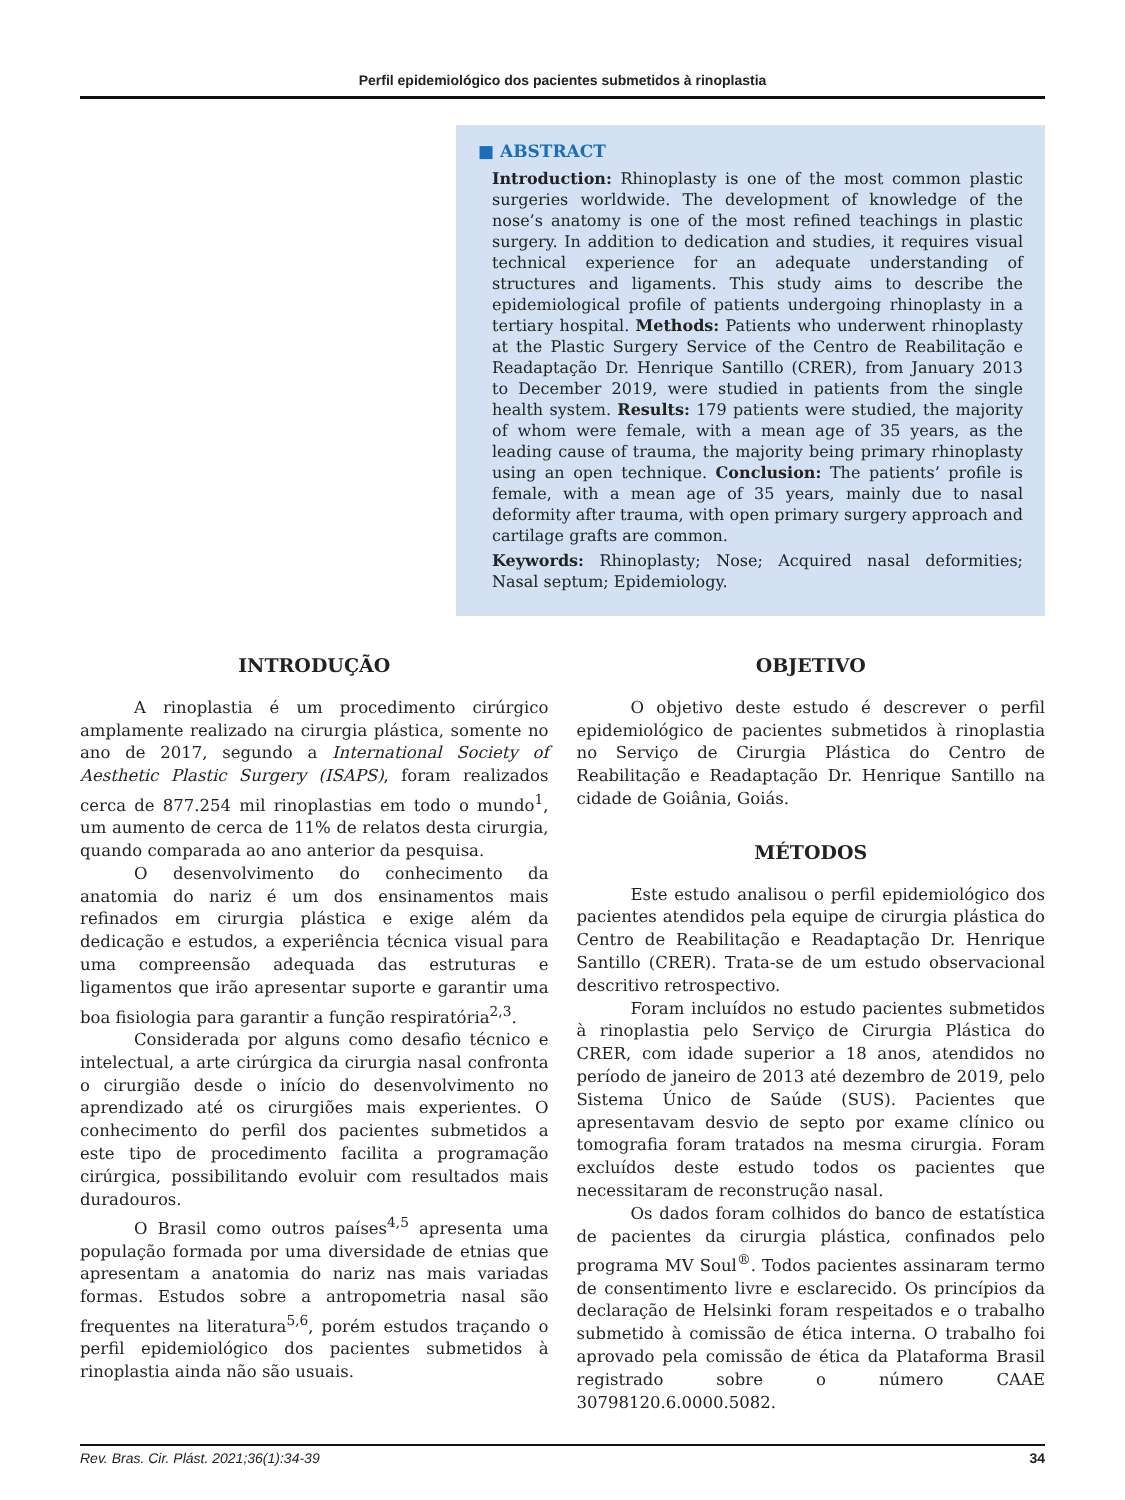Perfil epidemiológico dos pacientes submetidos à rinoplastia
■ ABSTRACT
Introduction: Rhinoplasty is one of the most common plastic surgeries worldwide. The development of knowledge of the nose’s anatomy is one of the most refined teachings in plastic surgery. In addition to dedication and studies, it requires visual technical experience for an adequate understanding of structures and ligaments. This study aims to describe the epidemiological profile of patients undergoing rhinoplasty in a tertiary hospital. Methods: Patients who underwent rhinoplasty at the Plastic Surgery Service of the Centro de Reabilitação e Readaptação Dr. Henrique Santillo (CRER), from January 2013 to December 2019, were studied in patients from the single health system. Results: 179 patients were studied, the majority of whom were female, with a mean age of 35 years, as the leading cause of trauma, the majority being primary rhinoplasty using an open technique. Conclusion: The patients’ profile is female, with a mean age of 35 years, mainly due to nasal deformity after trauma, with open primary surgery approach and cartilage grafts are common.
Keywords: Rhinoplasty; Nose; Acquired nasal deformities; Nasal septum; Epidemiology.
INTRODUÇÃO
A rinoplastia é um procedimento cirúrgico amplamente realizado na cirurgia plástica, somente no ano de 2017, segundo a International Society of Aesthetic Plastic Surgery (ISAPS), foram realizados cerca de 877.254 mil rinoplastias em todo o mundo<sup>1</sup>, um aumento de cerca de 11% de relatos desta cirurgia, quando comparada ao ano anterior da pesquisa.
O desenvolvimento do conhecimento da anatomia do nariz é um dos ensinamentos mais refinados em cirurgia plástica e exige além da dedicação e estudos, a experiência técnica visual para uma compreensão adequada das estruturas e ligamentos que irão apresentar suporte e garantir uma boa fisiologia para garantir a função respiratória<sup>2,3</sup>.
Considerada por alguns como desafio técnico e intelectual, a arte cirúrgica da cirurgia nasal confronta o cirurgião desde o início do desenvolvimento no aprendizado até os cirurgiões mais experientes. O conhecimento do perfil dos pacientes submetidos a este tipo de procedimento facilita a programação cirúrgica, possibilitando evoluir com resultados mais duradouros.
O Brasil como outros países<sup>4,5</sup> apresenta uma população formada por uma diversidade de etnias que apresentam a anatomia do nariz nas mais variadas formas. Estudos sobre a antropometria nasal são frequentes na literatura<sup>5,6</sup>, porém estudos traçando o perfil epidemiológico dos pacientes submetidos à rinoplastia ainda não são usuais.
OBJETIVO
O objetivo deste estudo é descrever o perfil epidemiológico de pacientes submetidos à rinoplastia no Serviço de Cirurgia Plástica do Centro de Reabilitação e Readaptação Dr. Henrique Santillo na cidade de Goiânia, Goiás.
MÉTODOS
Este estudo analisou o perfil epidemiológico dos pacientes atendidos pela equipe de cirurgia plástica do Centro de Reabilitação e Readaptação Dr. Henrique Santillo (CRER). Trata-se de um estudo observacional descritivo retrospectivo.
Foram incluídos no estudo pacientes submetidos à rinoplastia pelo Serviço de Cirurgia Plástica do CRER, com idade superior a 18 anos, atendidos no período de janeiro de 2013 até dezembro de 2019, pelo Sistema Único de Saúde (SUS). Pacientes que apresentavam desvio de septo por exame clínico ou tomografia foram tratados na mesma cirurgia. Foram excluídos deste estudo todos os pacientes que necessitaram de reconstrução nasal.
Os dados foram colhidos do banco de estatística de pacientes da cirurgia plástica, confinados pelo programa MV Soul<sup>®</sup>. Todos pacientes assinaram termo de consentimento livre e esclarecido. Os princípios da declaração de Helsinki foram respeitados e o trabalho submetido à comissão de ética interna. O trabalho foi aprovado pela comissão de ética da Plataforma Brasil registrado sobre o número CAAE 30798120.6.0000.5082.
Rev. Bras. Cir. Plást. 2021;36(1):34-39 34